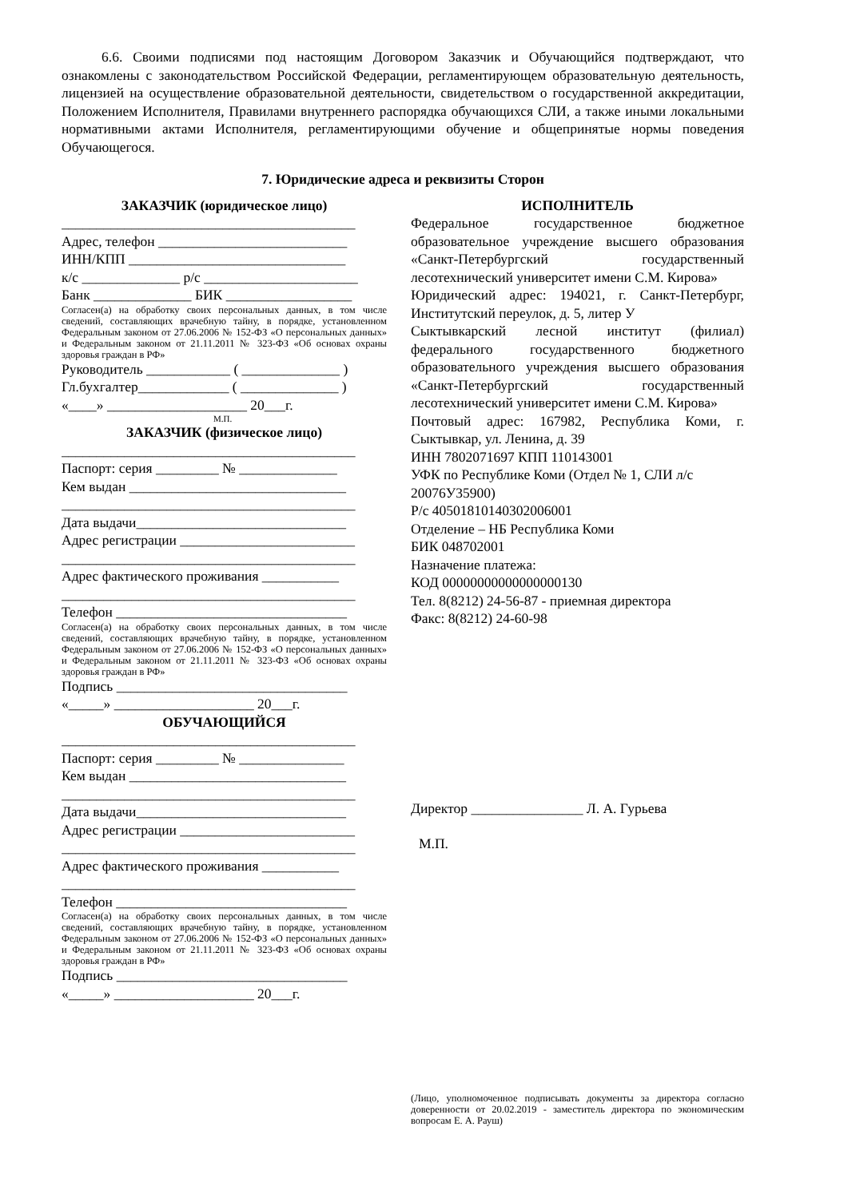6.6. Своими подписями под настоящим Договором Заказчик и Обучающийся подтверждают, что ознакомлены с законодательством Российской Федерации, регламентирующем образовательную деятельность, лицензией на осуществление образовательной деятельности, свидетельством о государственной аккредитации, Положением Исполнителя, Правилами внутреннего распорядка обучающихся СЛИ, а также иными локальными нормативными актами Исполнителя, регламентирующими обучение и общепринятые нормы поведения Обучающегося.
7. Юридические адреса и реквизиты Сторон
ЗАКАЗЧИК (юридическое лицо)
__________________________________________
Адрес, телефон ___________________________
ИНН/КПП _______________________________
к/с ______________ р/с ______________________
Банк ______________ БИК __________________
Согласен(а) на обработку своих персональных данных, в том числе сведений, составляющих врачебную тайну, в порядке, установленном Федеральным законом от 27.06.2006 № 152-ФЗ «О персональных данных» и Федеральным законом от 21.11.2011 № 323-ФЗ «Об основах охраны здоровья граждан в РФ»
Руководитель ____________ ( ______________ )
Гл.бухгалтер_____________ ( ______________ )
«____» ____________________ 20___г.
М.П.
ЗАКАЗЧИК (физическое лицо)
__________________________________________
Паспорт: серия _________ № ______________
Кем выдан _______________________________
__________________________________________
Дата выдачи______________________________
Адрес регистрации _________________________
__________________________________________
Адрес фактического проживания ___________
__________________________________________
Телефон _________________________________
Согласен(а) на обработку своих персональных данных, в том числе сведений, составляющих врачебную тайну, в порядке, установленном Федеральным законом от 27.06.2006 № 152-ФЗ «О персональных данных» и Федеральным законом от 21.11.2011 № 323-ФЗ «Об основах охраны здоровья граждан в РФ»
Подпись _________________________________
«_____» ____________________ 20___г.
ОБУЧАЮЩИЙСЯ
__________________________________________
Паспорт: серия _________ № _______________
Кем выдан _______________________________
__________________________________________
Дата выдачи______________________________
Адрес регистрации _________________________
__________________________________________
Адрес фактического проживания ___________
__________________________________________
Телефон _________________________________
Согласен(а) на обработку своих персональных данных, в том числе сведений, составляющих врачебную тайну, в порядке, установленном Федеральным законом от 27.06.2006 № 152-ФЗ «О персональных данных» и Федеральным законом от 21.11.2011 № 323-ФЗ «Об основах охраны здоровья граждан в РФ»
Подпись _________________________________
«_____» ____________________ 20___г.
ИСПОЛНИТЕЛЬ
Федеральное государственное бюджетное образовательное учреждение высшего образования «Санкт-Петербургский государственный лесотехнический университет имени С.М. Кирова»
Юридический адрес: 194021, г. Санкт-Петербург, Институтский переулок, д. 5, литер У
Сыктывкарский лесной институт (филиал) федерального государственного бюджетного образовательного учреждения высшего образования «Санкт-Петербургский государственный лесотехнический университет имени С.М. Кирова»
Почтовый адрес: 167982, Республика Коми, г. Сыктывкар, ул. Ленина, д. 39
ИНН 7802071697 КПП 110143001
УФК по Республике Коми (Отдел № 1, СЛИ л/с 20076У35900)
Р/с 40501810140302006001
Отделение – НБ Республика Коми
БИК 048702001
Назначение платежа:
КОД 00000000000000000130
Тел. 8(8212) 24-56-87 - приемная директора
Факс: 8(8212) 24-60-98
Директор ________________ Л. А. Гурьева
М.П.
(Лицо, уполномоченное подписывать документы за директора согласно доверенности от 20.02.2019 - заместитель директора по экономическим вопросам Е. А. Рауш)